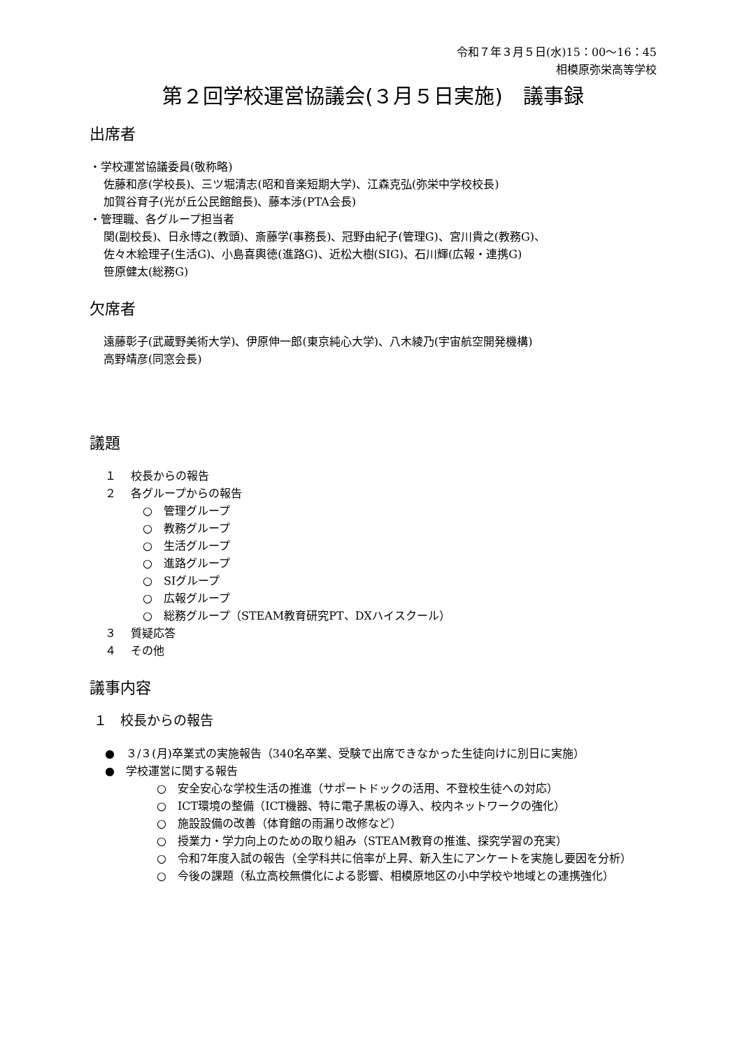令和７年３月５日(水)15：00〜16：45
相模原弥栄高等学校
第２回学校運営協議会(３月５日実施)　議事録
出席者
・学校運営協議委員(敬称略)
佐藤和彦(学校長)、三ツ堀清志(昭和音楽短期大学)、江森克弘(弥栄中学校校長)
加賀谷育子(光が丘公民館館長)、藤本涉(PTA会長)
・管理職、各グループ担当者
関(副校長)、日永博之(教頭)、斎藤学(事務長)、冠野由紀子(管理G)、宮川貴之(教務G)、
佐々木絵理子(生活G)、小島喜輿徳(進路G)、近松大樹(SIG)、石川輝(広報・連携G)
笹原健太(総務G)
欠席者
遠藤彰子(武蔵野美術大学)、伊原伸一郎(東京純心大学)、八木綾乃(宇宙航空開発機構)
高野靖彦(同窓会長)
議題
１　 校長からの報告
２　 各グループからの報告
○　管理グループ
○　教務グループ
○　生活グループ
○　進路グループ
○　SIグループ
○　広報グループ
○　総務グループ（STEAM教育研究PT、DXハイスクール）
３　 質疑応答
４　 その他
議事内容
１　校長からの報告
●　３/３(月)卒業式の実施報告（340名卒業、受験で出席できなかった生徒向けに別日に実施）
●　学校運営に関する報告
○　安全安心な学校生活の推進（サポートドックの活用、不登校生徒への対応）
○　ICT環境の整備（ICT機器、特に電子黒板の導入、校内ネットワークの強化）
○　施設設備の改善（体育館の雨漏り改修など）
○　授業力・学力向上のための取り組み（STEAM教育の推進、探究学習の充実）
○　令和7年度入試の報告（全学科共に倍率が上昇、新入生にアンケートを実施し要因を分析）
○　今後の課題（私立高校無償化による影響、相模原地区の小中学校や地域との連携強化）